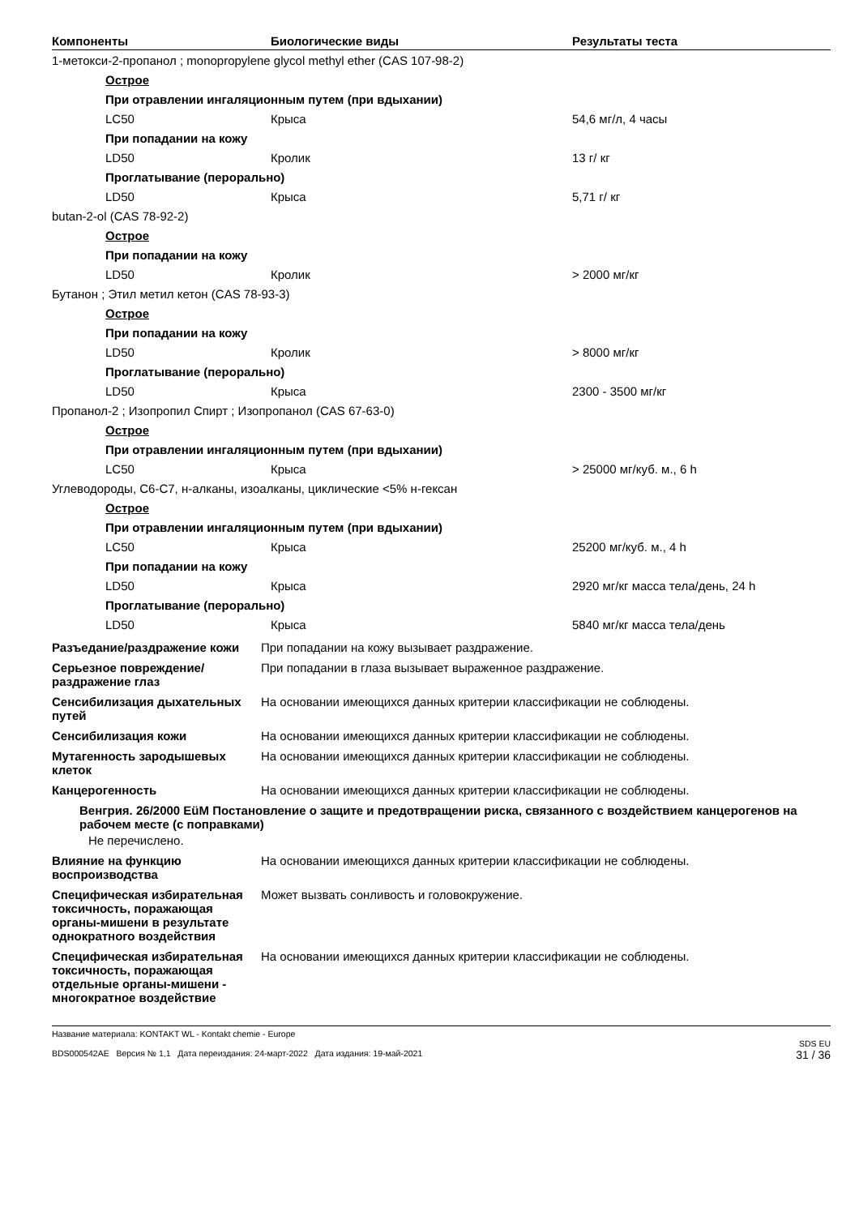| Компоненты | Биологические виды | Результаты теста |
| --- | --- | --- |
| 1-метокси-2-пропанол ; monopropylene glycol methyl ether (CAS 107-98-2) | | |
| Острое | | |
| При отравлении ингаляционным путем (при вдыхании) | | |
| LC50 | Крыса | 54,6 мг/л, 4 часы |
| При попадании на кожу | | |
| LD50 | Кролик | 13 г/ кг |
| Проглатывание (перорально) | | |
| LD50 | Крыса | 5,71 г/ кг |
| butan-2-ol (CAS 78-92-2) | | |
| Острое | | |
| При попадании на кожу | | |
| LD50 | Кролик | > 2000 мг/кг |
| Бутанон ; Этил метил кетон (CAS 78-93-3) | | |
| Острое | | |
| При попадании на кожу | | |
| LD50 | Кролик | > 8000 мг/кг |
| Проглатывание (перорально) | | |
| LD50 | Крыса | 2300 - 3500 мг/кг |
| Пропанол-2 ; Изопропил Спирт ; Изопропанол (CAS 67-63-0) | | |
| Острое | | |
| При отравлении ингаляционным путем (при вдыхании) | | |
| LC50 | Крыса | > 25000 мг/куб. м., 6 h |
| Углеводороды, C6-C7, н-алканы, изоалканы, циклические <5% н-гексан | | |
| Острое | | |
| При отравлении ингаляционным путем (при вдыхании) | | |
| LC50 | Крыса | 25200 мг/куб. м., 4 h |
| При попадании на кожу | | |
| LD50 | Крыса | 2920 мг/кг масса тела/день, 24 h |
| Проглатывание (перорально) | | |
| LD50 | Крыса | 5840 мг/кг масса тела/день |
Разъедание/раздражение кожи При попадании на кожу вызывает раздражение.
Серьезное повреждение/раздражение глаз
При попадании в глаза вызывает выраженное раздражение.
Сенсибилизация дыхательных путей
На основании имеющихся данных критерии классификации не соблюдены.
Сенсибилизация кожи На основании имеющихся данных критерии классификации не соблюдены.
Мутагенность зародышевых клеток
На основании имеющихся данных критерии классификации не соблюдены.
Канцерогенность На основании имеющихся данных критерии классификации не соблюдены.
Венгрия. 26/2000 EüM Постановление о защите и предотвращении риска, связанного с воздействием канцерогенов на рабочем месте (с поправками)
Не перечислено.
Влияние на функцию воспроизводства
На основании имеющихся данных критерии классификации не соблюдены.
Специфическая избирательная токсичность, поражающая органы-мишени в результате однократного воздействия
Может вызвать сонливость и головокружение.
Специфическая избирательная токсичность, поражающая отдельные органы-мишени - многократное воздействие
На основании имеющихся данных критерии классификации не соблюдены.
Название материала: KONTAKT WL - Kontakt chemie - Europe
BDS000542AE Версия № 1,1 Дата переиздания: 24-март-2022 Дата издания: 19-май-2021
SDS EU
31 / 36